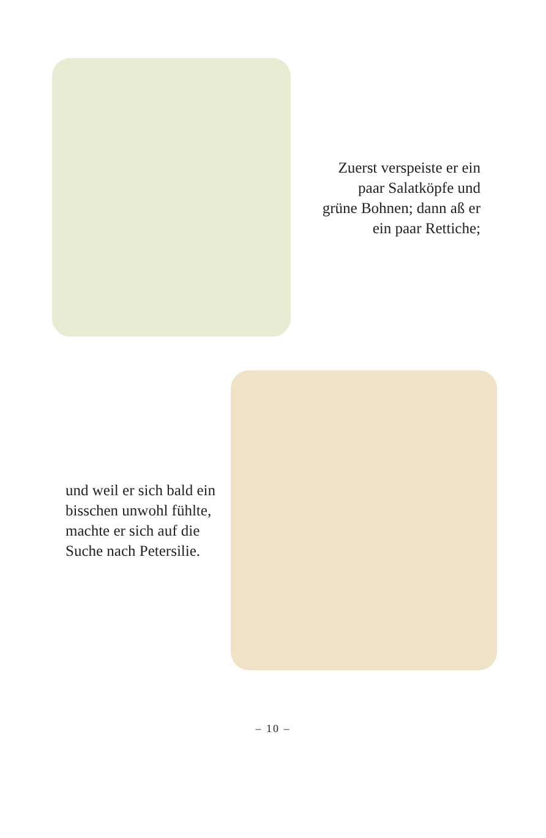Zuerst verspeiste er ein paar Salatköpfe und grüne Bohnen; dann aß er ein paar Rettiche;
und weil er sich bald ein bisschen unwohl fühlte, machte er sich auf die Suche nach Petersilie.
– 10 –